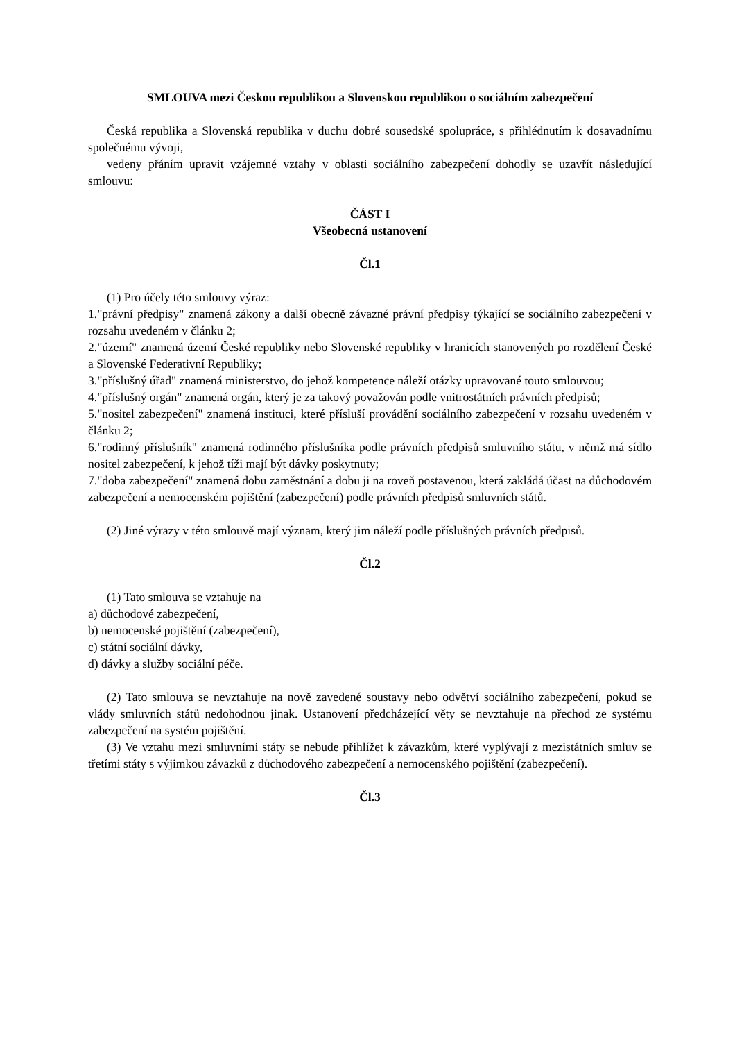SMLOUVA mezi Českou republikou a Slovenskou republikou o sociálním zabezpečení
Česká republika a Slovenská republika v duchu dobré sousedské spolupráce, s přihlédnutím k dosavadnímu společnému vývoji,
vedeny přáním upravit vzájemné vztahy v oblasti sociálního zabezpečení dohodly se uzavřít následující smlouvu:
ČÁST I
Všeobecná ustanovení
Čl.1
(1) Pro účely této smlouvy výraz:
1."právní předpisy" znamená zákony a další obecně závazné právní předpisy týkající se sociálního zabezpečení v rozsahu uvedeném v článku 2;
2."území" znamená území České republiky nebo Slovenské republiky v hranicích stanovených po rozdělení České a Slovenské Federativní Republiky;
3."příslušný úřad" znamená ministerstvo, do jehož kompetence náleží otázky upravované touto smlouvou;
4."příslušný orgán" znamená orgán, který je za takový považován podle vnitrostátních právních předpisů;
5."nositel zabezpečení" znamená instituci, které přísluší provádění sociálního zabezpečení v rozsahu uvedeném v článku 2;
6."rodinný příslušník" znamená rodinného příslušníka podle právních předpisů smluvního státu, v němž má sídlo nositel zabezpečení, k jehož tíži mají být dávky poskytnuty;
7."doba zabezpečení" znamená dobu zaměstnání a dobu ji na roveň postavenou, která zakládá účast na důchodovém zabezpečení a nemocenském pojištění (zabezpečení) podle právních předpisů smluvních států.
(2) Jiné výrazy v této smlouvě mají význam, který jim náleží podle příslušných právních předpisů.
Čl.2
(1) Tato smlouva se vztahuje na
a) důchodové zabezpečení,
b) nemocenské pojištění (zabezpečení),
c) státní sociální dávky,
d) dávky a služby sociální péče.
(2) Tato smlouva se nevztahuje na nově zavedené soustavy nebo odvětví sociálního zabezpečení, pokud se vlády smluvních států nedohodnou jinak. Ustanovení předcházející věty se nevztahuje na přechod ze systému zabezpečení na systém pojištění.
(3) Ve vztahu mezi smluvními státy se nebude přihlížet k závazkům, které vyplývají z mezistátních smluv se třetími státy s výjimkou závazků z důchodového zabezpečení a nemocenského pojištění (zabezpečení).
Čl.3